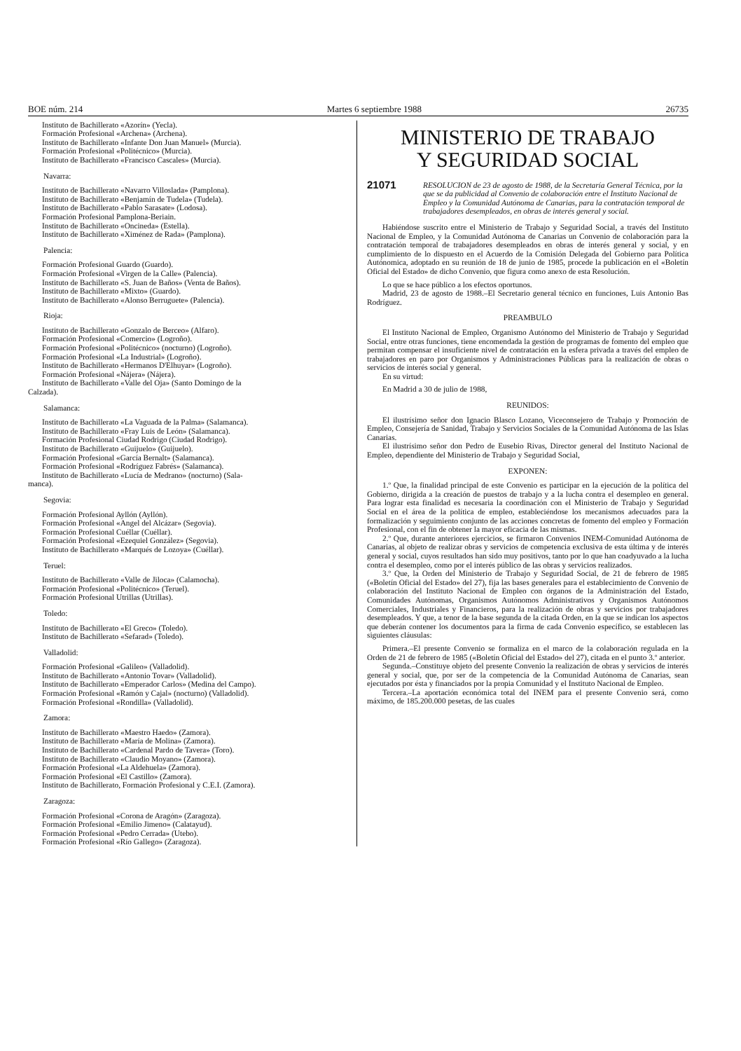BOE núm. 214 Martes 6 septiembre 1988 26735
Instituto de Bachillerato «Azorín» (Yecla).
Formación Profesional «Archena» (Archena).
Instituto de Bachillerato «Infante Don Juan Manuel» (Murcia).
Formación Profesional «Politécnico» (Murcia).
Instituto de Bachillerato «Francisco Cascales» (Murcia).
Navarra:
Instituto de Bachillerato «Navarro Villoslada» (Pamplona).
Instituto de Bachillerato «Benjamín de Tudela» (Tudela).
Instituto de Bachillerato «Pablo Sarasate» (Lodosa).
Formación Profesional Pamplona-Beriain.
Instituto de Bachillerato «Oncineda» (Estella).
Instituto de Bachillerato «Ximénez de Rada» (Pamplona).
Palencia:
Formación Profesional Guardo (Guardo).
Formación Profesional «Virgen de la Calle» (Palencia).
Instituto de Bachillerato «S. Juan de Baños» (Venta de Baños).
Instituto de Bachillerato «Mixto» (Guardo).
Instituto de Bachillerato «Alonso Berruguete» (Palencia).
Rioja:
Instituto de Bachillerato «Gonzalo de Berceo» (Alfaro).
Formación Profesional «Comercio» (Logroño).
Formación Profesional «Politécnico» (nocturno) (Logroño).
Formación Profesional «La Industrial» (Logroño).
Instituto de Bachillerato «Hermanos D'Elhuyar» (Logroño).
Formación Profesional «Nájera» (Nájera).
Instituto de Bachillerato «Valle del Oja» (Santo Domingo de la
Calzada).
Salamanca:
Instituto de Bachillerato «La Vaguada de la Palma» (Salamanca).
Instituto de Bachillerato «Fray Luis de León» (Salamanca).
Formación Profesional Ciudad Rodrigo (Ciudad Rodrigo).
Instituto de Bachillerato «Guijuelo» (Guijuelo).
Formación Profesional «García Bernalt» (Salamanca).
Formación Profesional «Rodríguez Fabrés» (Salamanca).
Instituto de Bachillerato «Lucía de Medrano» (nocturno) (Sala-
manca).
Segovia:
Formación Profesional Ayllón (Ayllón).
Formación Profesional «Angel del Alcázar» (Segovia).
Formación Profesional Cuéllar (Cuéllar).
Formación Profesional «Ezequiel González» (Segovia).
Instituto de Bachillerato «Marqués de Lozoya» (Cuéllar).
Teruel:
Instituto de Bachillerato «Valle de Jiloca» (Calamocha).
Formación Profesional «Politécnico» (Teruel).
Formación Profesional Utrillas (Utrillas).
Toledo:
Instituto de Bachillerato «El Greco» (Toledo).
Instituto de Bachillerato «Sefarad» (Toledo).
Valladolid:
Formación Profesional «Galileo» (Valladolid).
Instituto de Bachillerato «Antonio Tovar» (Valladolid).
Instituto de Bachillerato «Emperador Carlos» (Medina del Campo).
Formación Profesional «Ramón y Cajal» (nocturno) (Valladolid).
Formación Profesional «Rondilla» (Valladolid).
Zamora:
Instituto de Bachillerato «Maestro Haedo» (Zamora).
Instituto de Bachillerato «María de Molina» (Zamora).
Instituto de Bachillerato «Cardenal Pardo de Tavera» (Toro).
Instituto de Bachillerato «Claudio Moyano» (Zamora).
Formación Profesional «La Aldehuela» (Zamora).
Formación Profesional «El Castillo» (Zamora).
Instituto de Bachillerato, Formación Profesional y C.E.I. (Zamora).
Zaragoza:
Formación Profesional «Corona de Aragón» (Zaragoza).
Formación Profesional «Emilio Jimeno» (Calatayud).
Formación Profesional «Pedro Cerrada» (Utebo).
Formación Profesional «Río Gallego» (Zaragoza).
MINISTERIO DE TRABAJO
Y SEGURIDAD SOCIAL
21071 RESOLUCION de 23 de agosto de 1988, de la Secretaría General Técnica, por la que se da publicidad al Convenio de colaboración entre el Instituto Nacional de Empleo y la Comunidad Autónoma de Canarias, para la contratación temporal de trabajadores desempleados, en obras de interés general y social.
Habiéndose suscrito entre el Ministerio de Trabajo y Seguridad Social, a través del Instituto Nacional de Empleo, y la Comunidad Autónoma de Canarias un Convenio de colaboración para la contratación temporal de trabajadores desempleados en obras de interés general y social, y en cumplimiento de lo dispuesto en el Acuerdo de la Comisión Delegada del Gobierno para Política Autónomica, adoptado en su reunión de 18 de junio de 1985, procede la publicación en el «Boletín Oficial del Estado» de dicho Convenio, que figura como anexo de esta Resolución.
Lo que se hace público a los efectos oportunos.
Madrid, 23 de agosto de 1988.–El Secretario general técnico en funciones, Luis Antonio Bas Rodríguez.
PREAMBULO
El Instituto Nacional de Empleo, Organismo Autónomo del Ministerio de Trabajo y Seguridad Social, entre otras funciones, tiene encomendada la gestión de programas de fomento del empleo que permitan compensar el insuficiente nivel de contratación en la esfera privada a través del empleo de trabajadores en paro por Organismos y Administraciones Públicas para la realización de obras o servicios de interés social y general.
En su virtud:
En Madrid a 30 de julio de 1988,
REUNIDOS:
El ilustrísimo señor don Ignacio Blasco Lozano, Viceconsejero de Trabajo y Promoción de Empleo, Consejería de Sanidad, Trabajo y Servicios Sociales de la Comunidad Autónoma de las Islas Canarias.
El ilustrísimo señor don Pedro de Eusebio Rivas, Director general del Instituto Nacional de Empleo, dependiente del Ministerio de Trabajo y Seguridad Social,
EXPONEN:
1.º Que, la finalidad principal de este Convenio es participar en la ejecución de la política del Gobierno, dirigida a la creación de puestos de trabajo y a la lucha contra el desempleo en general. Para lograr esta finalidad es necesaria la coordinación con el Ministerio de Trabajo y Seguridad Social en el área de la política de empleo, estableciéndose los mecanismos adecuados para la formalización y seguimiento conjunto de las acciones concretas de fomento del empleo y Formación Profesional, con el fin de obtener la mayor eficacia de las mismas.
2.º Que, durante anteriores ejercicios, se firmaron Convenios INEM-Comunidad Autónoma de Canarias, al objeto de realizar obras y servicios de competencia exclusiva de esta última y de interés general y social, cuyos resultados han sido muy positivos, tanto por lo que han coadyuvado a la lucha contra el desempleo, como por el interés público de las obras y servicios realizados.
3.º Que, la Orden del Ministerio de Trabajo y Seguridad Social, de 21 de febrero de 1985 («Boletín Oficial del Estado» del 27), fija las bases generales para el establecimiento de Convenio de colaboración del Instituto Nacional de Empleo con órganos de la Administración del Estado, Comunidades Autónomas, Organismos Autónomos Administrativos y Organismos Autónomos Comerciales, Industriales y Financieros, para la realización de obras y servicios por trabajadores desempleados. Y que, a tenor de la base segunda de la citada Orden, en la que se indican los aspectos que deberán contener los documentos para la firma de cada Convenio específico, se establecen las siguientes cláusulas:
Primera.–El presente Convenio se formaliza en el marco de la colaboración regulada en la Orden de 21 de febrero de 1985 («Boletín Oficial del Estado» del 27), citada en el punto 3.º anterior.
Segunda.–Constituye objeto del presente Convenio la realización de obras y servicios de interés general y social, que, por ser de la competencia de la Comunidad Autónoma de Canarias, sean ejecutados por ésta y financiados por la propia Comunidad y el Instituto Nacional de Empleo.
Tercera.–La aportación económica total del INEM para el presente Convenio será, como máximo, de 185.200.000 pesetas, de las cuales